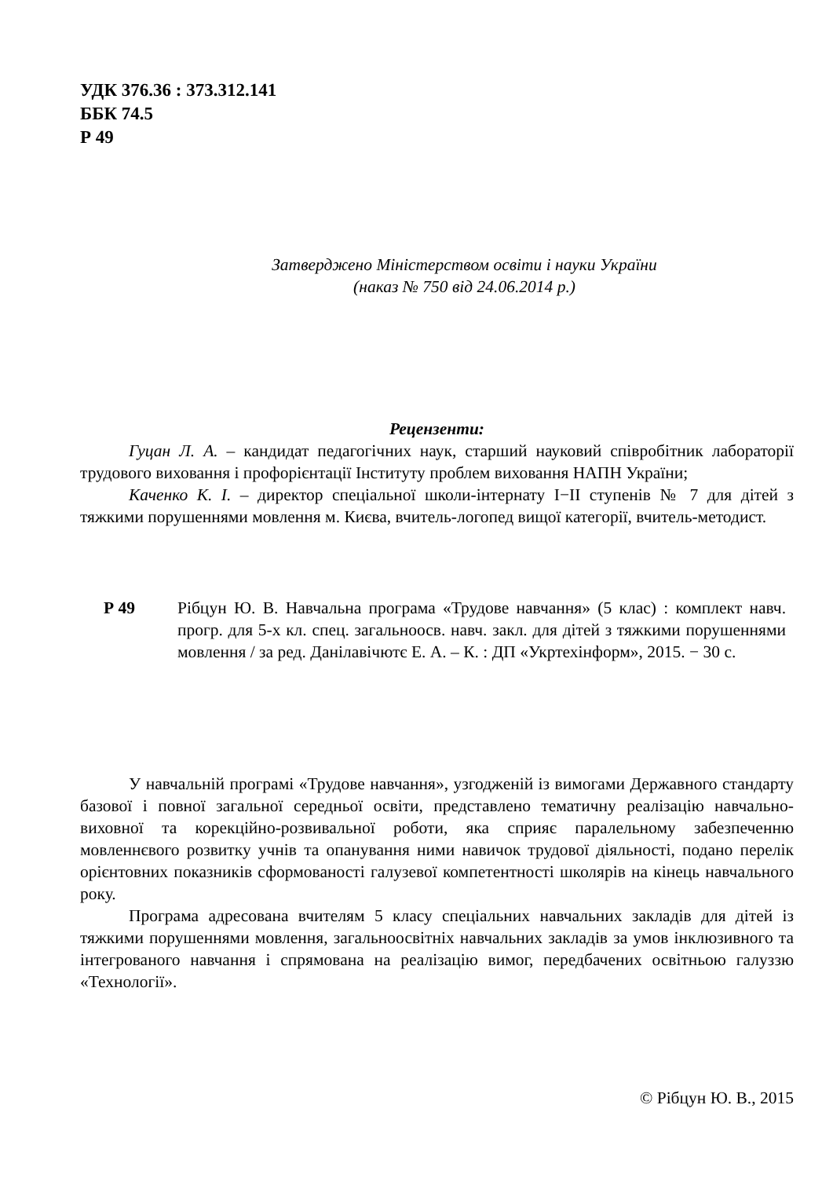УДК 376.36 : 373.312.141
ББК 74.5
Р 49
Затверджено Міністерством освіти і науки України
(наказ № 750 від 24.06.2014 р.)
Рецензенти:
Гуцан Л. А. – кандидат педагогічних наук, старший науковий співробітник лабораторії трудового виховання і профорієнтації Інституту проблем виховання НАПН України;
Каченко К. І. – директор спеціальної школи-інтернату І−ІІ ступенів № 7 для дітей з тяжкими порушеннями мовлення м. Києва, вчитель-логопед вищої категорії, вчитель-методист.
Р 49 Рібцун Ю. В. Навчальна програма «Трудове навчання» (5 клас) : комплект навч. прогр. для 5-х кл. спец. загальноосв. навч. закл. для дітей з тяжкими порушеннями мовлення / за ред. Данілавічютє Е. А. – К. : ДП «Укртехінформ», 2015. − 30 с.
У навчальній програмі «Трудове навчання», узгодженій із вимогами Державного стандарту базової і повної загальної середньої освіти, представлено тематичну реалізацію навчально-виховної та корекційно-розвивальної роботи, яка сприяє паралельному забезпеченню мовленнєвого розвитку учнів та опанування ними навичок трудової діяльності, подано перелік орієнтовних показників сформованості галузевої компетентності школярів на кінець навчального року.
Програма адресована вчителям 5 класу спеціальних навчальних закладів для дітей із тяжкими порушеннями мовлення, загальноосвітніх навчальних закладів за умов інклюзивного та інтегрованого навчання і спрямована на реалізацію вимог, передбачених освітньою галуззю «Технології».
© Рібцун Ю. В., 2015